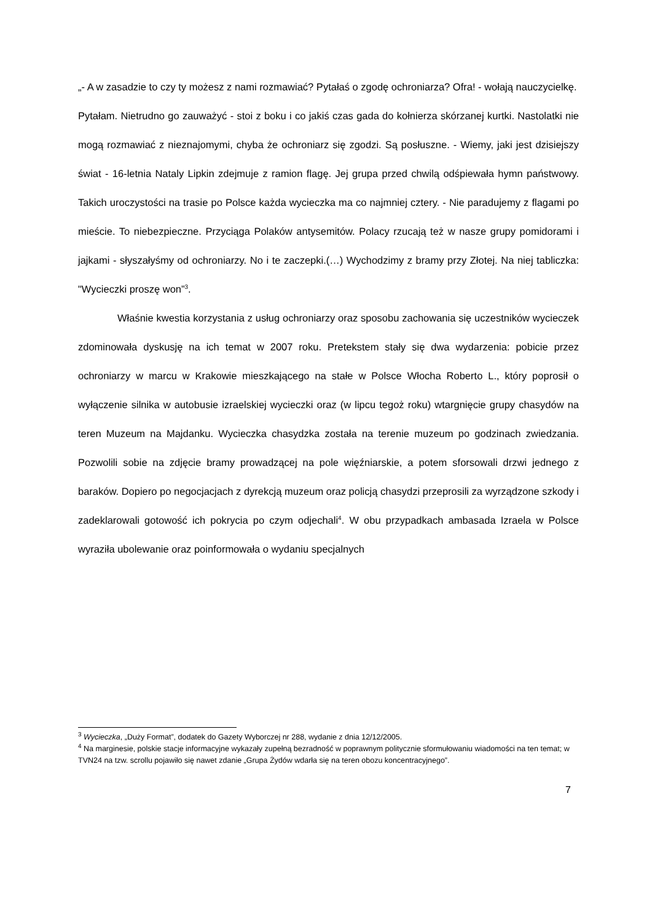„- A w zasadzie to czy ty możesz z nami rozmawiać? Pytałaś o zgodę ochroniarza? Ofra! - wołają nauczycielkę.
Pytałam. Nietrudno go zauważyć - stoi z boku i co jakiś czas gada do kołnierza skórzanej kurtki. Nastolatki nie mogą rozmawiać z nieznajomymi, chyba że ochroniarz się zgodzi. Są posłuszne. - Wiemy, jaki jest dzisiejszy świat - 16-letnia Nataly Lipkin zdejmuje z ramion flagę. Jej grupa przed chwilą odśpiewała hymn państwowy. Takich uroczystości na trasie po Polsce każda wycieczka ma co najmniej cztery. - Nie paradujemy z flagami po mieście. To niebezpieczne. Przyciąga Polaków antysemitów. Polacy rzucają też w nasze grupy pomidorami i jajkami - słyszałyśmy od ochroniarzy. No i te zaczepki.(…) Wychodzimy z bramy przy Złotej. Na niej tabliczka: "Wycieczki proszę won”<sup>3</sup>.
Właśnie kwestia korzystania z usług ochroniarzy oraz sposobu zachowania się uczestników wycieczek zdominowała dyskusję na ich temat w 2007 roku. Pretekstem stały się dwa wydarzenia: pobicie przez ochroniarzy w marcu w Krakowie mieszkającego na stałe w Polsce Włocha Roberto L., który poprosił o wyłączenie silnika w autobusie izraelskiej wycieczki oraz (w lipcu tegoż roku) wtargnięcie grupy chasydów na teren Muzeum na Majdanku. Wycieczka chasydzka została na terenie muzeum po godzinach zwiedzania. Pozwolili sobie na zdjęcie bramy prowadzącej na pole więźniarskie, a potem sforsowali drzwi jednego z baraków. Dopiero po negocjacjach z dyrekcją muzeum oraz policją chasydzi przeprosili za wyrządzone szkody i zadeklarowali gotowość ich pokrycia po czym odjechali<sup>4</sup>. W obu przypadkach ambasada Izraela w Polsce wyraziła ubolewanie oraz poinformowała o wydaniu specjalnych
<sup>3</sup> Wycieczka, „Duży Format”, dodatek do Gazety Wyborczej nr 288, wydanie z dnia 12/12/2005.
<sup>4</sup> Na marginesie, polskie stacje informacyjne wykazały zupełną bezradność w poprawnym politycznie sformułowaniu wiadomości na ten temat; w TVN24 na tzw. scrollu pojawiło się nawet zdanie „Grupa Żydów wdarła się na teren obozu koncentracyjnego”.
7